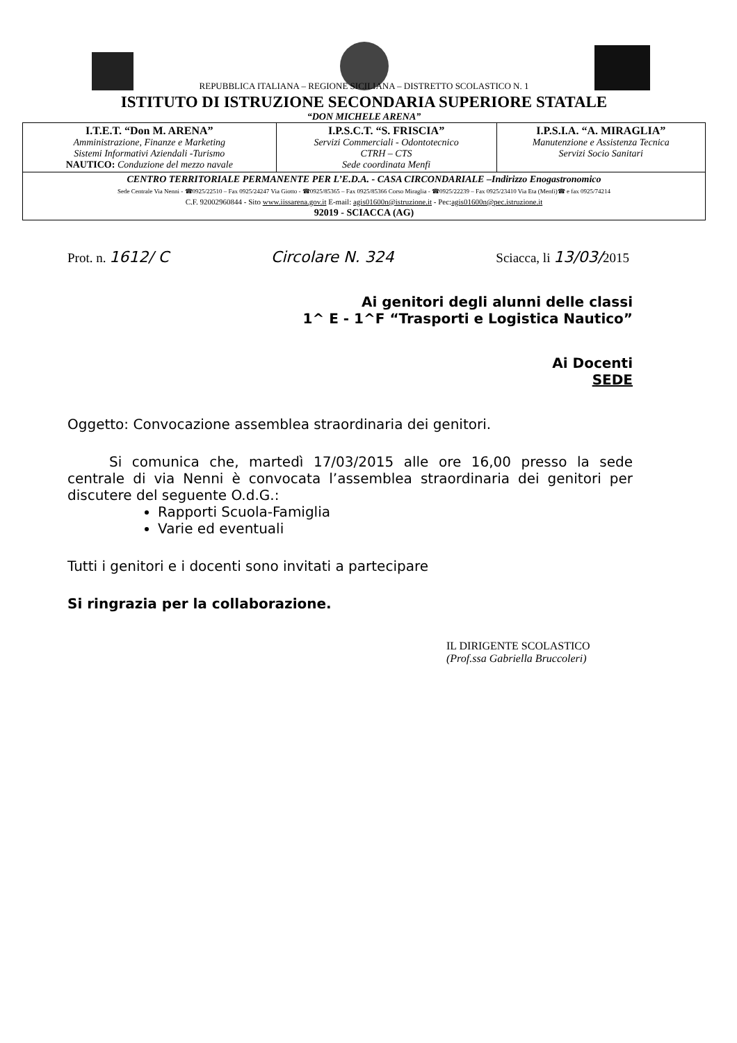REPUBBLICA ITALIANA – REGIONE SICILIANA – DISTRETTO SCOLASTICO N. 1
ISTITUTO DI ISTRUZIONE SECONDARIA SUPERIORE STATALE
“DON MICHELE ARENA”
| I.T.E.T. “Don M. ARENA” Amministrazione, Finanze e Marketing Sistemi Informativi Aziendali -Turismo NAUTICO: Conduzione del mezzo navale | I.P.S.C.T. “S. FRISCIA” Servizi Commerciali - Odontotecnico CTRH – CTS Sede coordinata Menfi | I.P.S.I.A. “A. MIRAGLIA” Manutenzione e Assistenza Tecnica Servizi Socio Sanitari |
| CENTRO TERRITORIALE PERMANENTE PER L’E.D.A. - CASA CIRCONDARIALE –Indirizzo Enogastronomico Sede Centrale Via Nenni - ☎0925/22510 – Fax 0925/24247 Via Giotto - ☎0925/85365 – Fax 0925/85366 Corso Miraglia - ☎0925/22239 – Fax 0925/23410 Via Eta (Menfi)☎ e fax 0925/74214 C.F. 92002960844 - Sito www.iissarena.gov.it E-mail: agis01600n@istruzione.it - Pec: agis01600n@pec.istruzione.it 92019 - SCIACCA (AG) | | |
Prot. n. 1612/ C Circolare N. 324 Sciacca, li 13/03/2015
Ai genitori degli alunni delle classi
1^ E - 1^F “Trasporti e Logistica Nautico”
Ai Docenti
SEDE
Oggetto: Convocazione assemblea straordinaria dei genitori.
Si comunica che, martedì 17/03/2015 alle ore 16,00 presso la sede centrale di via Nenni è convocata l’assemblea straordinaria dei genitori per discutere del seguente O.d.G.:
Rapporti Scuola-Famiglia
Varie ed eventuali
Tutti i genitori e i docenti sono invitati a partecipare
Si ringrazia per la collaborazione.
IL DIRIGENTE SCOLASTICO
(Prof.ssa Gabriella Bruccoleri)